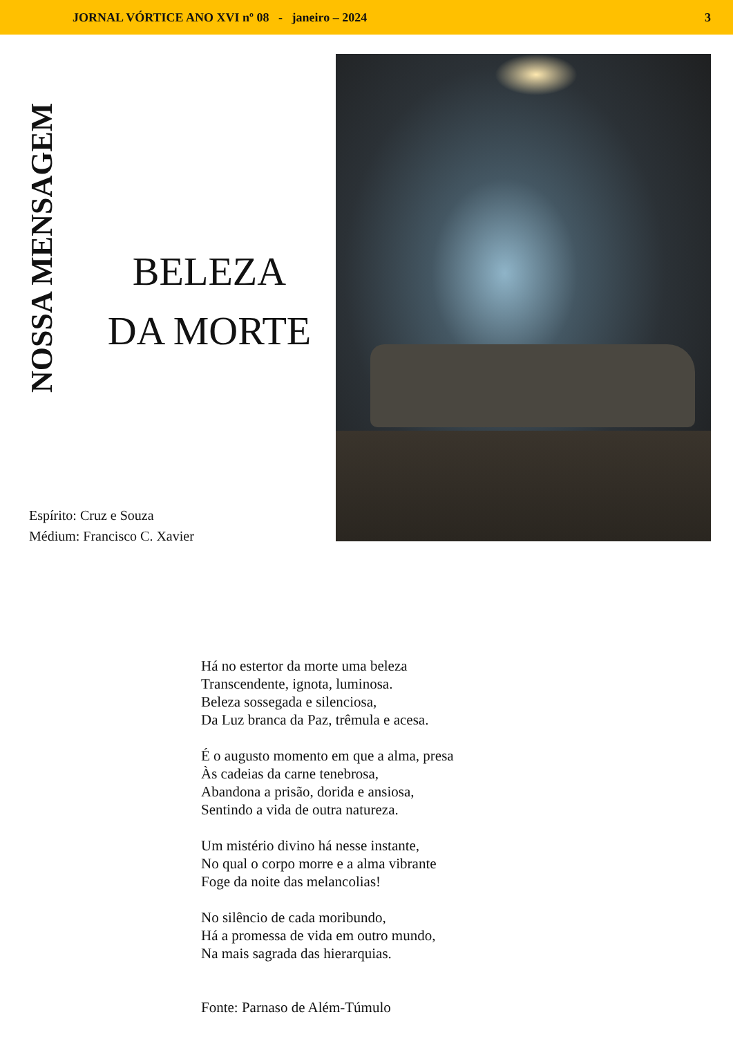JORNAL VÓRTICE ANO XVI nº 08 - janeiro – 2024 3
NOSSA MENSAGEM
BELEZA
DA MORTE
Espírito: Cruz e Souza
Médium: Francisco C. Xavier
Há no estertor da morte uma beleza
Transcendente, ignota, luminosa.
Beleza sossegada e silenciosa,
Da Luz branca da Paz, trêmula e acesa.
É o augusto momento em que a alma, presa
Às cadeias da carne tenebrosa,
Abandona a prisão, dorida e ansiosa,
Sentindo a vida de outra natureza.
Um mistério divino há nesse instante,
No qual o corpo morre e a alma vibrante
Foge da noite das melancolias!
No silêncio de cada moribundo,
Há a promessa de vida em outro mundo,
Na mais sagrada das hierarquias.
Fonte: Parnaso de Além-Túmulo